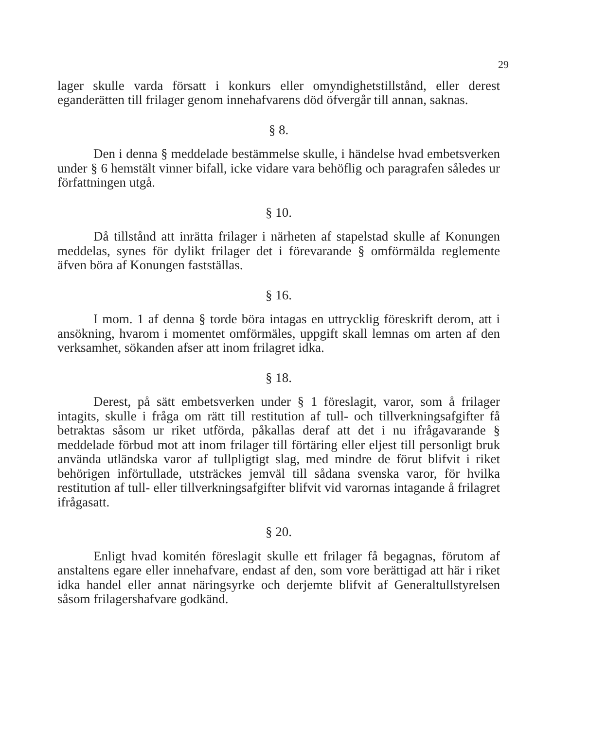29
lager skulle varda försatt i konkurs eller omyndighetstillstånd, eller derest eganderätten till frilager genom innehafvarens död öfvergår till annan, saknas.
§ 8.
Den i denna § meddelade bestämmelse skulle, i händelse hvad embetsverken under § 6 hemstält vinner bifall, icke vidare vara behöflig och paragrafen således ur författningen utgå.
§ 10.
Då tillstånd att inrätta frilager i närheten af stapelstad skulle af Konungen meddelas, synes för dylikt frilager det i förevarande § omförmälda reglemente äfven böra af Konungen fastställas.
§ 16.
I mom. 1 af denna § torde böra intagas en uttrycklig föreskrift derom, att i ansökning, hvarom i momentet omförmäles, uppgift skall lemnas om arten af den verksamhet, sökanden afser att inom frilagret idka.
§ 18.
Derest, på sätt embetsverken under § 1 föreslagit, varor, som å frilager intagits, skulle i fråga om rätt till restitution af tull- och tillverkningsafgifter få betraktas såsom ur riket utförda, påkallas deraf att det i nu ifrågavarande § meddelade förbud mot att inom frilager till förtäring eller eljest till personligt bruk använda utländska varor af tullpligtigt slag, med mindre de förut blifvit i riket behörigen införtullade, utsträckes jemväl till sådana svenska varor, för hvilka restitution af tull- eller tillverkningsafgifter blifvit vid varornas intagande å frilagret ifrågasatt.
§ 20.
Enligt hvad komitén föreslagit skulle ett frilager få begagnas, förutom af anstaltens egare eller innehafvare, endast af den, som vore berättigad att här i riket idka handel eller annat näringsyrke och derjemte blifvit af Generaltullstyrelsen såsom frilagershafvare godkänd.